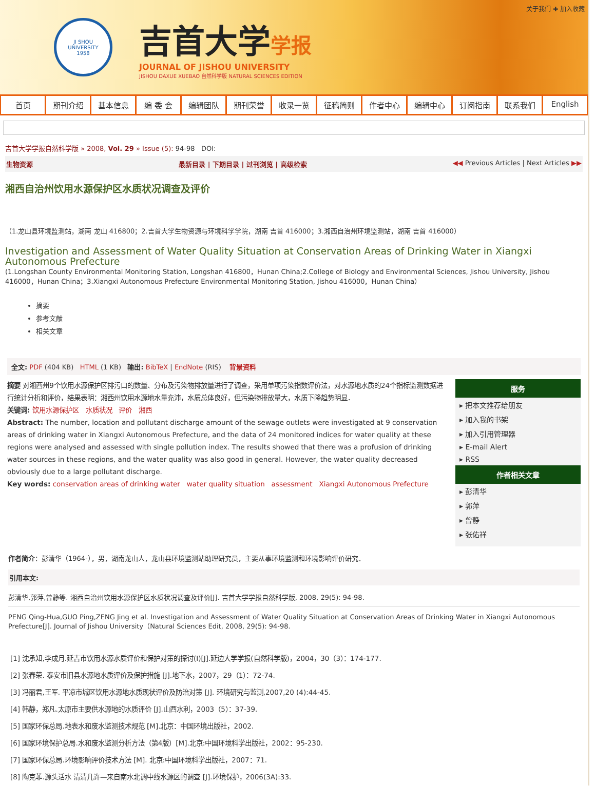JI SHOU
UNIVERSITY
1958
吉首大学学报
JOURNAL OF JISHOU UNIVERSITY
JISHOU DAXUE XUEBAO 自然科学版 NATURAL SCIENCES EDITION
关于我们 ✚ 加入收藏
首页 期刊介绍 基本信息 编 委 会 编辑团队 期刊荣誉 收录一览 征稿简则 作者中心 编辑中心 订阅指南 联系我们 English
吉首大学学报自然科学版 » 2008, Vol. 29 » Issue (5): 94-98 DOI:
生物资源 最新目录 | 下期目录 | 过刊浏览 | 高级检索 ◀◀ Previous Articles | Next Articles ▶▶
湘西自治州饮用水源保护区水质状况调查及评价
（1.龙山县环境监测站，湖南 龙山 416800；2.吉首大学生物资源与环境科学学院，湖南 吉首 416000；3.湘西自治州环境监测站，湖南 吉首 416000）
Investigation and Assessment of Water Quality Situation at Conservation Areas of Drinking Water in Xiangxi Autonomous Prefecture
(1.Longshan County Environmental Monitoring Station, Longshan 416800，Hunan China;2.College of Biology and Environmental Sciences, Jishou University, Jishou 416000，Hunan China；3.Xiangxi Autonomous Prefecture Environmental Monitoring Station, Jishou 416000，Hunan China）
摘要
参考文献
相关文章
全文: PDF (404 KB) HTML (1 KB) 输出: BibTeX | EndNote (RIS) 背景资料
摘要 对湘西州9个饮用水源保护区排污口的数量、分布及污染物排放量进行了调查，采用单项污染指数评价法，对水源地水质的24个指标监测数据进行统计分析和评价，结果表明：湘西州饮用水源地水量充沛，水质总体良好，但污染物排放量大，水质下降趋势明显．
关键词: 饮用水源保护区 水质状况 评价 湘西
Abstract: The number, location and pollutant discharge amount of the sewage outlets were investigated at 9 conservation areas of drinking water in Xiangxi Autonomous Prefecture, and the data of 24 monitored indices for water quality at these regions were analysed and assessed with single pollution index. The results showed that there was a profusion of drinking water sources in these regions, and the water quality was also good in general. However, the water quality decreased obviously due to a large pollutant discharge.
Key words: conservation areas of drinking water water quality situation assessment Xiangxi Autonomous Prefecture
服务
▸ 把本文推荐给朋友
▸ 加入我的书架
▸ 加入引用管理器
▸ E-mail Alert
▸ RSS
作者相关文章
▸ 彭清华
▸ 郭萍
▸ 曾静
▸ 张佑祥
作者简介：彭清华（1964-），男，湖南龙山人，龙山县环境监测站助理研究员，主要从事环境监测和环境影响评价研究．
引用本文:
彭清华,郭萍,曾静等. 湘西自治州饮用水源保护区水质状况调查及评价[J]. 吉首大学学报自然科学版, 2008, 29(5): 94-98.
PENG Qing-Hua,GUO Ping,ZENG Jing et al. Investigation and Assessment of Water Quality Situation at Conservation Areas of Drinking Water in Xiangxi Autonomous Prefecture[J]. Journal of Jishou University（Natural Sciences Edit, 2008, 29(5): 94-98.
[1] 沈承知,李成月.延吉市饮用水源水质评价和保护对策的探讨(Ⅰ)[J].延边大学学报(自然科学版)，2004，30（3）：174-177.
[2] 张春荣. 泰安市旧县水源地水质评价及保护措施 [J].地下水，2007，29（1）：72-74.
[3] 冯丽君,王军. 平凉市城区饮用水源地水质现状评价及防治对策 [J]. 环境研究与监测,2007,20 (4):44-45.
[4] 韩静，郑凡.太原市主要供水源地的水质评价 [J].山西水利，2003（5）：37-39.
[5] 国家环保总局.地表水和废水监测技术规范 [M].北京：中国环境出版社，2002.
[6] 国家环境保护总局.水和废水监测分析方法（第4版）[M].北京:中国环境科学出版社，2002：95-230.
[7] 国家环保总局.环境影响评价技术方法 [M]. 北京:中国环境科学出版社，2007：71.
[8] 陶克菲.源头活水 清清几许—来自南水北调中线水源区的调查 [J].环境保护，2006(3A):33.